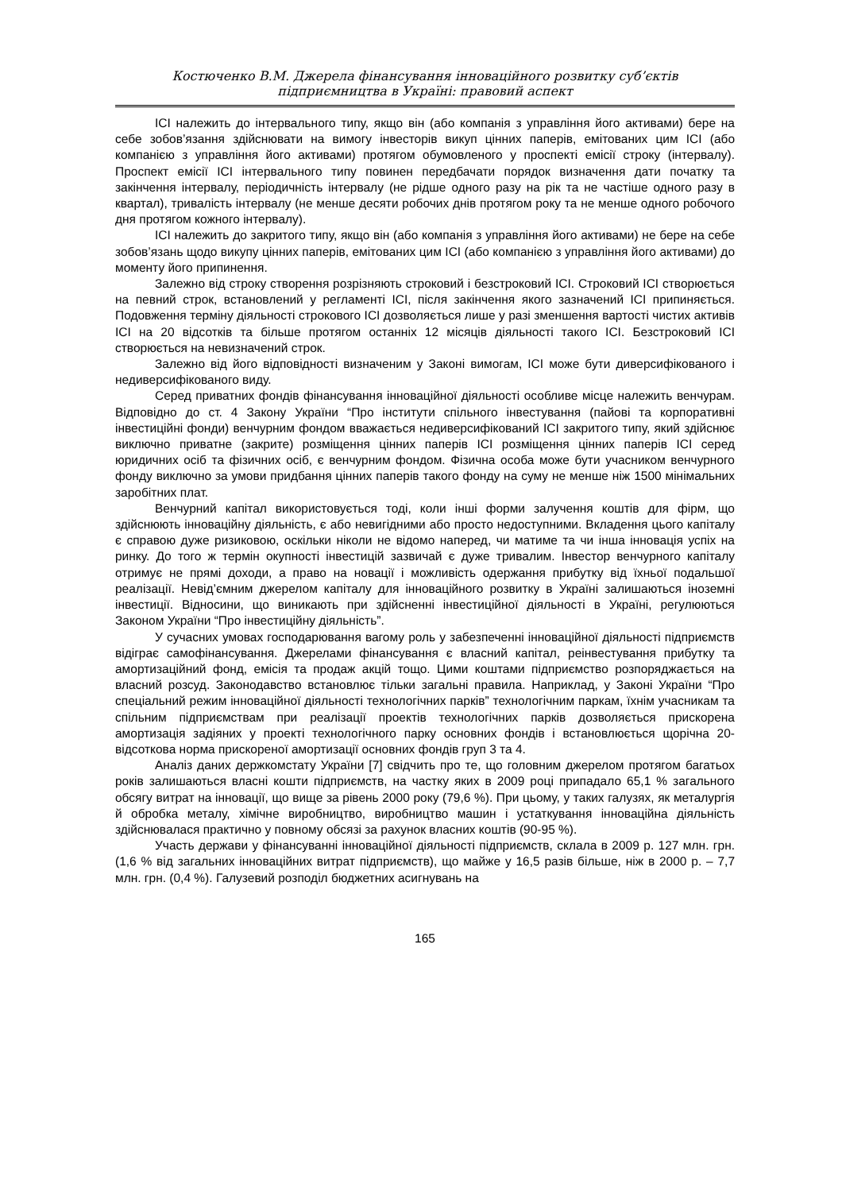Костюченко В.М. Джерела фінансування інноваційного розвитку суб’єктів
підприємництва в Україні: правовий аспект
ІСІ належить до інтервального типу, якщо він (або компанія з управління його активами) бере на себе зобов’язання здійснювати на вимогу інвесторів викуп цінних паперів, емітованих цим ІСІ (або компанією з управління його активами) протягом обумовленого у проспекті емісії строку (інтервалу). Проспект емісії ІСІ інтервального типу повинен передбачати порядок визначення дати початку та закінчення інтервалу, періодичність інтервалу (не рідше одного разу на рік та не частіше одного разу в квартал), тривалість інтервалу (не менше десяти робочих днів протягом року та не менше одного робочого дня протягом кожного інтервалу).
ІСІ належить до закритого типу, якщо він (або компанія з управління його активами) не бере на себе зобов’язань щодо викупу цінних паперів, емітованих цим ІСІ (або компанією з управління його активами) до моменту його припинення.
Залежно від строку створення розрізняють строковий і безстроковий ІСІ. Строковий ІСІ створюється на певний строк, встановлений у регламенті ІСІ, після закінчення якого зазначений ІСІ припиняється. Подовження терміну діяльності строкового ІСІ дозволяється лише у разі зменшення вартості чистих активів ІСІ на 20 відсотків та більше протягом останніх 12 місяців діяльності такого ІСІ. Безстроковий ІСІ створюється на невизначений строк.
Залежно від його відповідності визначеним у Законі вимогам, ІСІ може бути диверсифікованого і недиверсифікованого виду.
Серед приватних фондів фінансування інноваційної діяльності особливе місце належить венчурам. Відповідно до ст. 4 Закону України “Про інститути спільного інвестування (пайові та корпоративні інвестиційні фонди) венчурним фондом вважається недиверсифікований ІСІ закритого типу, який здійснює виключно приватне (закрите) розміщення цінних паперів ІСІ розміщення цінних паперів ІСІ серед юридичних осіб та фізичних осіб, є венчурним фондом. Фізична особа може бути учасником венчурного фонду виключно за умови придбання цінних паперів такого фонду на суму не менше ніж 1500 мінімальних заробітних плат.
Венчурний капітал використовується тоді, коли інші форми залучення коштів для фірм, що здійснюють інноваційну діяльність, є або невигідними або просто недоступними. Вкладення цього капіталу є справою дуже ризиковою, оскільки ніколи не відомо наперед, чи матиме та чи інша інновація успіх на ринку. До того ж термін окупності інвестицій зазвичай є дуже тривалим. Інвестор венчурного капіталу отримує не прямі доходи, а право на новації і можливість одержання прибутку від їхньої подальшої реалізації. Невід’ємним джерелом капіталу для інноваційного розвитку в Україні залишаються іноземні інвестиції. Відносини, що виникають при здійсненні інвестиційної діяльності в Україні, регулюються Законом України “Про інвестиційну діяльність”.
У сучасних умовах господарювання вагому роль у забезпеченні інноваційної діяльності підприємств відіграє самофінансування. Джерелами фінансування є власний капітал, реінвестування прибутку та амортизаційний фонд, емісія та продаж акцій тощо. Цими коштами підприємство розпоряджається на власний розсуд. Законодавство встановлює тільки загальні правила. Наприклад, у Законі України “Про спеціальний режим інноваційної діяльності технологічних парків” технологічним паркам, їхнім учасникам та спільним підприємствам при реалізації проектів технологічних парків дозволяється прискорена амортизація задіяних у проекті технологічного парку основних фондів і встановлюється щорічна 20-відсоткова норма прискореної амортизації основних фондів груп 3 та 4.
Аналіз даних держкомстату України [7] свідчить про те, що головним джерелом протягом багатьох років залишаються власні кошти підприємств, на частку яких в 2009 році припадало 65,1 % загального обсягу витрат на інновації, що вище за рівень 2000 року (79,6 %). При цьому, у таких галузях, як металургія й обробка металу, хімічне виробництво, виробництво машин і устаткування інноваційна діяльність здійснювалася практично у повному обсязі за рахунок власних коштів (90-95 %).
Участь держави у фінансуванні інноваційної діяльності підприємств, склала в 2009 р. 127 млн. грн. (1,6 % від загальних інноваційних витрат підприємств), що майже у 16,5 разів більше, ніж в 2000 р. – 7,7 млн. грн. (0,4 %). Галузевий розподіл бюджетних асигнувань на
165